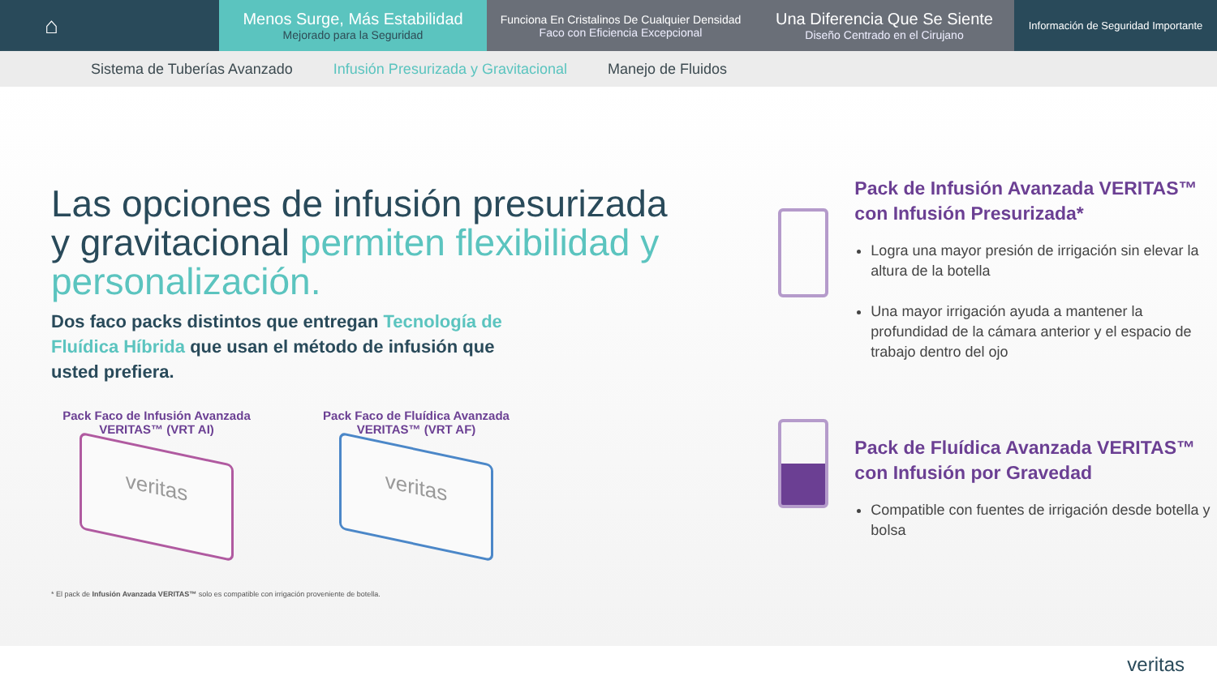⌂
Menos Surge, Más Estabilidad
Mejorado para la Seguridad
Funciona En Cristalinos De Cualquier Densidad
Faco con Eficiencia Excepcional
Una Diferencia Que Se Siente
Diseño Centrado en el Cirujano
Información de Seguridad Importante
Sistema de Tuberías Avanzado Infusión Presurizada y Gravitacional Manejo de Fluidos
Las opciones de infusión presurizada y gravitacional permiten flexibilidad y personalización.
Dos faco packs distintos que entregan Tecnología de Fluídica Híbrida que usan el método de infusión que usted prefiera.
Pack Faco de Infusión Avanzada VERITAS™ (VRT AI)
veritas
Pack Faco de Fluídica Avanzada VERITAS™ (VRT AF)
veritas
* El pack de Infusión Avanzada VERITAS™ solo es compatible con irrigación proveniente de botella.
Pack de Infusión Avanzada VERITAS™ con Infusión Presurizada*
Logra una mayor presión de irrigación sin elevar la altura de la botella
Una mayor irrigación ayuda a mantener la profundidad de la cámara anterior y el espacio de trabajo dentro del ojo
Pack de Fluídica Avanzada VERITAS™ con Infusión por Gravedad
Compatible con fuentes de irrigación desde botella y bolsa
veritas